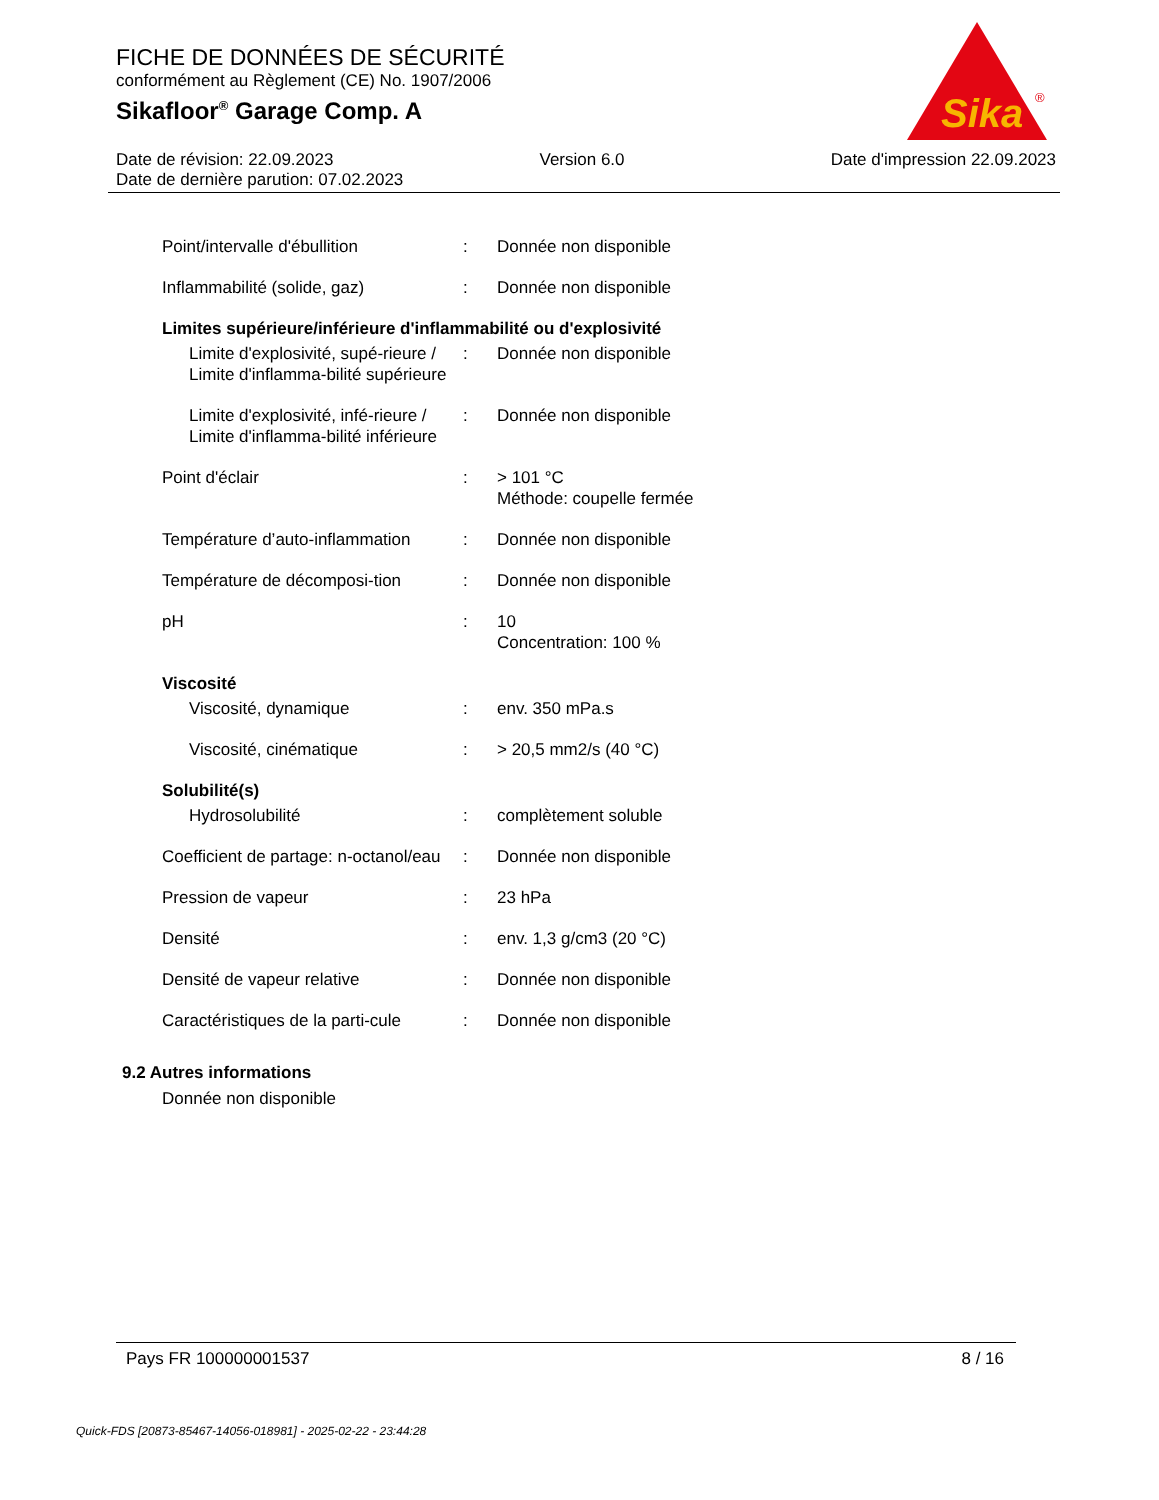FICHE DE DONNÉES DE SÉCURITÉ
conformément au Règlement (CE) No. 1907/2006
Sikafloor<sup>®</sup> Garage Comp. A
Sika
®
Date de révision: 22.09.2023 Version 6.0 Date d'impression 22.09.2023
Date de dernière parution: 07.02.2023
| Point/intervalle d'ébullition | : | Donnée non disponible |
| Inflammabilité (solide, gaz) | : | Donnée non disponible |
| Limites supérieure/inférieure d'inflammabilité ou d'explosivité | | |
| Limite d'explosivité, supé-rieure / Limite d'inflamma-bilité supérieure | : | Donnée non disponible |
| Limite d'explosivité, infé-rieure / Limite d'inflamma-bilité inférieure | : | Donnée non disponible |
| Point d'éclair | : | > 101 °C Méthode: coupelle fermée |
| Température d’auto-inflammation | : | Donnée non disponible |
| Température de décomposi-tion | : | Donnée non disponible |
| pH | : | 10 Concentration: 100 % |
| Viscosité | | |
| Viscosité, dynamique | : | env. 350 mPa.s |
| Viscosité, cinématique | : | > 20,5 mm2/s (40 °C) |
| Solubilité(s) | | |
| Hydrosolubilité | : | complètement soluble |
| Coefficient de partage: n-octanol/eau | : | Donnée non disponible |
| Pression de vapeur | : | 23 hPa |
| Densité | : | env. 1,3 g/cm3 (20 °C) |
| Densité de vapeur relative | : | Donnée non disponible |
| Caractéristiques de la parti-cule | : | Donnée non disponible |
9.2 Autres informations
Donnée non disponible
Pays FR 100000001537 8 / 16
Quick-FDS [20873-85467-14056-018981] - 2025-02-22 - 23:44:28